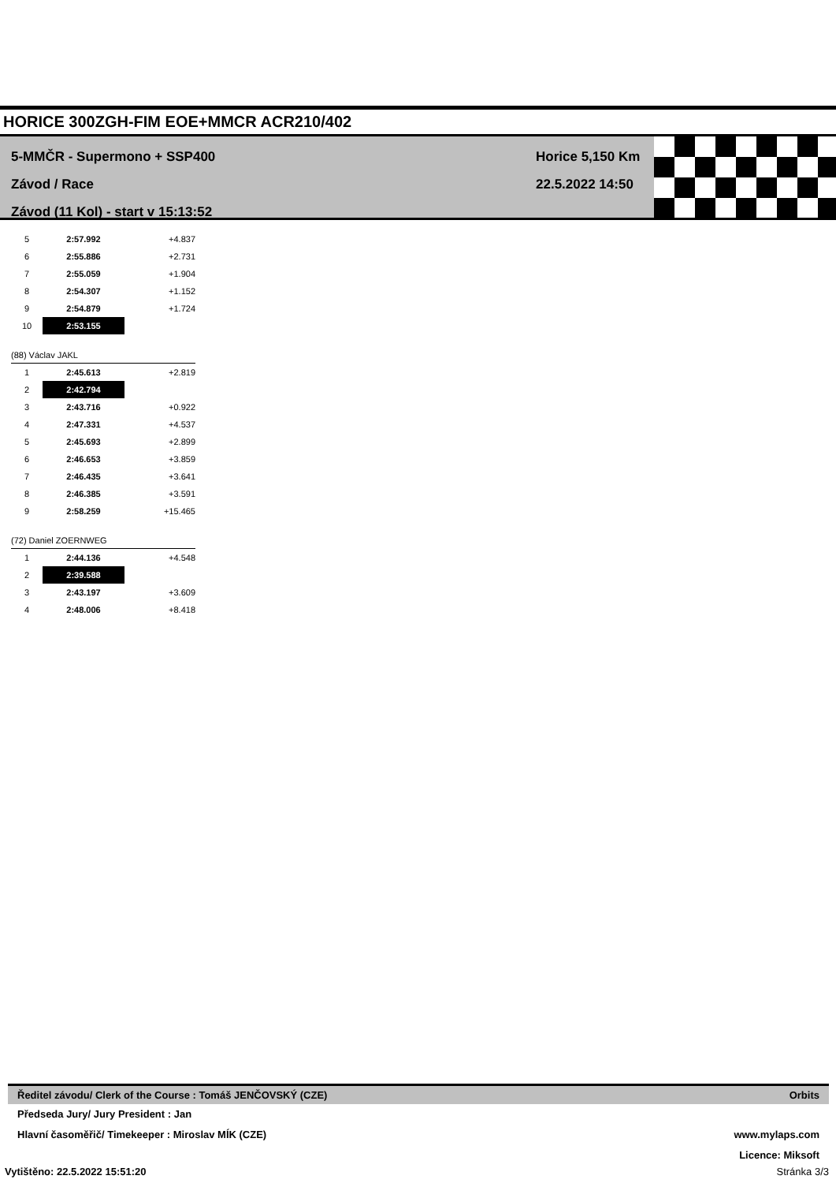HORICE 300ZGH-FIM EOE+MMCR ACR210/402
5-MMČR - Supermono + SSP400
Závod / Race
Závod (11 Kol) - start v 15:13:52
Horice 5,150 Km
22.5.2022 14:50
| 5 | 2:57.992 | +4.837 |
| 6 | 2:55.886 | +2.731 |
| 7 | 2:55.059 | +1.904 |
| 8 | 2:54.307 | +1.152 |
| 9 | 2:54.879 | +1.724 |
| 10 | 2:53.155 | |
| (88) Václav JAKL | | |
| 1 | 2:45.613 | +2.819 |
| 2 | 2:42.794 | |
| 3 | 2:43.716 | +0.922 |
| 4 | 2:47.331 | +4.537 |
| 5 | 2:45.693 | +2.899 |
| 6 | 2:46.653 | +3.859 |
| 7 | 2:46.435 | +3.641 |
| 8 | 2:46.385 | +3.591 |
| 9 | 2:58.259 | +15.465 |
| (72) Daniel ZOERNWEG | | |
| 1 | 2:44.136 | +4.548 |
| 2 | 2:39.588 | |
| 3 | 2:43.197 | +3.609 |
| 4 | 2:48.006 | +8.418 |
Ředitel závodu/ Clerk of the Course : Tomáš JENČOVSKÝ (CZE) Orbits
Předseda Jury/ Jury President : Jan
Hlavní časoměřič/ Timekeeper : Miroslav MÍK (CZE) www.mylaps.com
Licence: Miksoft
Vytištěno: 22.5.2022 15:51:20 Stránka 3/3